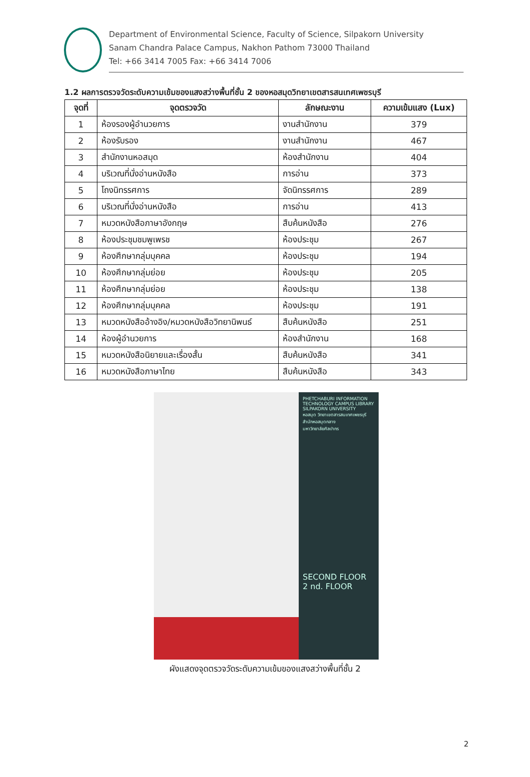Department of Environmental Science, Faculty of Science, Silpakorn University
Sanam Chandra Palace Campus, Nakhon Pathom 73000 Thailand
Tel: +66 3414 7005 Fax: +66 3414 7006
1.2 ผลการตรวจวัดระดับความเข้มของแสงสว่างพื้นที่ชั้น 2 ของหอสมุดวิทยาเขตสารสนเทศเพชรบุรี
| จุดที่ | จุดตรวจวัด | ลักษณะงาน | ความเข้มแสง (Lux) |
| --- | --- | --- | --- |
| 1 | ห้องรองผู้อำนวยการ | งานสำนักงาน | 379 |
| 2 | ห้องรับรอง | งานสำนักงาน | 467 |
| 3 | สำนักงานหอสมุด | ห้องสำนักงาน | 404 |
| 4 | บริเวณที่นั่งอ่านหนังสือ | การอ่าน | 373 |
| 5 | โถงนิทรรศการ | จัดนิทรรศการ | 289 |
| 6 | บริเวณที่นั่งอ่านหนังสือ | การอ่าน | 413 |
| 7 | หมวดหนังสือภาษาอังกฤษ | สืบค้นหนังสือ | 276 |
| 8 | ห้องประชุมชมพูเพรช | ห้องประชุม | 267 |
| 9 | ห้องศึกษากลุ่มบุคคล | ห้องประชุม | 194 |
| 10 | ห้องศึกษากลุ่มย่อย | ห้องประชุม | 205 |
| 11 | ห้องศึกษากลุ่มย่อย | ห้องประชุม | 138 |
| 12 | ห้องศึกษากลุ่มบุคคล | ห้องประชุม | 191 |
| 13 | หมวดหนังสืออ้างอิง/หมวดหนังสือวิทยานิพนธ์ | สืบค้นหนังสือ | 251 |
| 14 | ห้องผู้อำนวยการ | ห้องสำนักงาน | 168 |
| 15 | หมวดหนังสือนิยายและเรื่องสั้น | สืบค้นหนังสือ | 341 |
| 16 | หมวดหนังสือภาษาไทย | สืบค้นหนังสือ | 343 |
PHETCHABURI INFORMATION TECHNOLOGY CAMPUS LIBRARY
SILPAKORN UNIVERSITY
หอสมุด วิทยาเขตสารสนเทศเพชรบุรี
สำนักหอสมุดกลาง
มหาวิทยาลัยศิลปากร
SECOND FLOOR
2 nd. FLOOR
ผังแสดงจุดตรวจวัดระดับความเข้มของแสงสว่างพื้นที่ชั้น 2
2